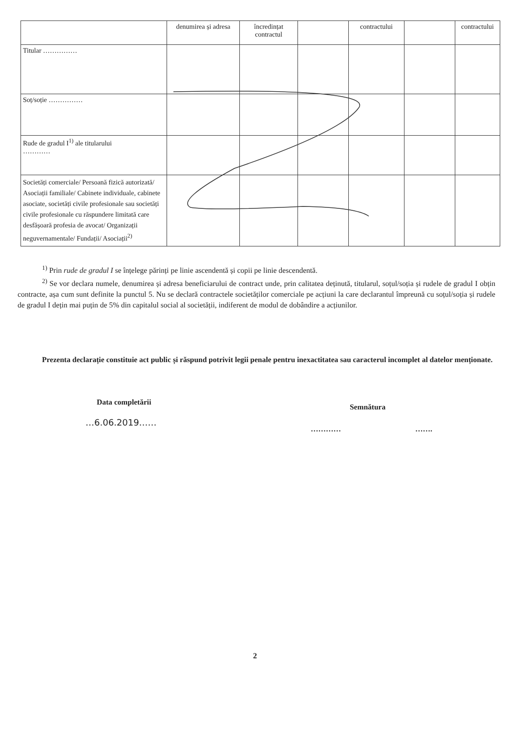| | denumirea și adresa | încredințat contractul | | contractului | | contractului |
| --- | --- | --- | --- | --- | --- | --- |
| Titular …………… | | | | | | |
| Soț/soție …………… | | | | | | |
| Rude de gradul I<sup>1)</sup> ale titularului ………… | | | | | | |
| Societăți comerciale/ Persoană fizică autorizată/ Asociații familiale/ Cabinete individuale, cabinete asociate, societăți civile profesionale sau societăți civile profesionale cu răspundere limitată care desfășoară profesia de avocat/ Organizații neguvernamentale/ Fundații/ Asociații<sup>2)</sup> | | | | | | |
<sup>1)</sup> Prin rude de gradul I se înțelege părinți pe linie ascendentă și copii pe linie descendentă.
<sup>2)</sup> Se vor declara numele, denumirea și adresa beneficiarului de contract unde, prin calitatea deținută, titularul, soțul/soția și rudele de gradul I obțin contracte, așa cum sunt definite la punctul 5. Nu se declară contractele societăților comerciale pe acțiuni la care declarantul împreună cu soțul/soția și rudele de gradul I dețin mai puțin de 5% din capitalul social al societății, indiferent de modul de dobândire a acțiunilor.
Prezenta declarație constituie act public și răspund potrivit legii penale pentru inexactitatea sau caracterul incomplet al datelor menționate.
Data completării
…6.06.2019……
Semnătura
………… …….
2